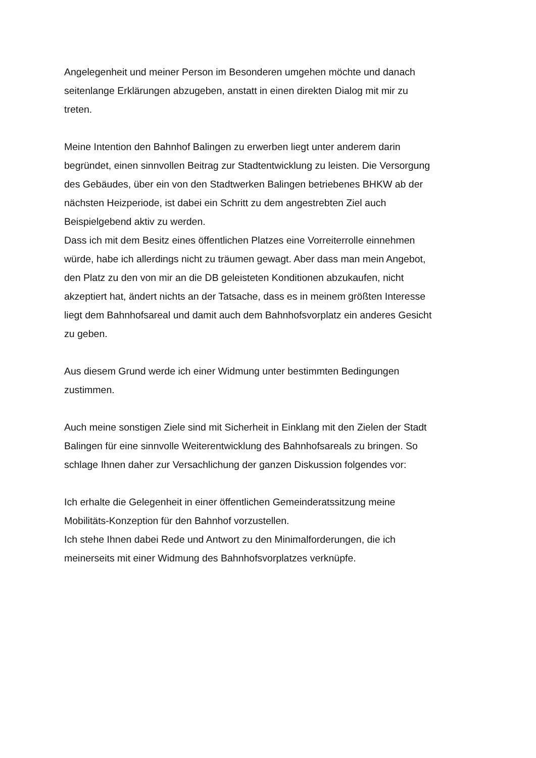Angelegenheit und meiner Person im Besonderen umgehen möchte und danach
seitenlange Erklärungen abzugeben, anstatt in einen direkten Dialog mit mir zu
treten.
Meine Intention den Bahnhof Balingen zu erwerben liegt unter anderem darin
begründet, einen sinnvollen Beitrag zur Stadtentwicklung zu leisten. Die Versorgung
des Gebäudes, über ein von den Stadtwerken Balingen betriebenes BHKW ab der
nächsten Heizperiode, ist dabei ein Schritt zu dem angestrebten Ziel auch
Beispielgebend aktiv zu werden.
Dass ich mit dem Besitz eines öffentlichen Platzes eine Vorreiterrolle einnehmen
würde, habe ich allerdings nicht zu träumen gewagt. Aber dass man mein Angebot,
den Platz zu den von mir an die DB geleisteten Konditionen abzukaufen, nicht
akzeptiert hat, ändert nichts an der Tatsache, dass es in meinem größten Interesse
liegt dem Bahnhofsareal und damit auch dem Bahnhofsvorplatz ein anderes Gesicht
zu geben.
Aus diesem Grund werde ich einer Widmung unter bestimmten Bedingungen
zustimmen.
Auch meine sonstigen Ziele sind mit Sicherheit in Einklang mit den Zielen der Stadt
Balingen für eine sinnvolle Weiterentwicklung des Bahnhofsareals zu bringen. So
schlage Ihnen daher zur Versachlichung der ganzen Diskussion folgendes vor:
Ich erhalte die Gelegenheit in einer öffentlichen Gemeinderatssitzung meine
Mobilitäts-Konzeption für den Bahnhof vorzustellen.
Ich stehe Ihnen dabei Rede und Antwort zu den Minimalforderungen, die ich
meinerseits mit einer Widmung des Bahnhofsvorplatzes verknüpfe.